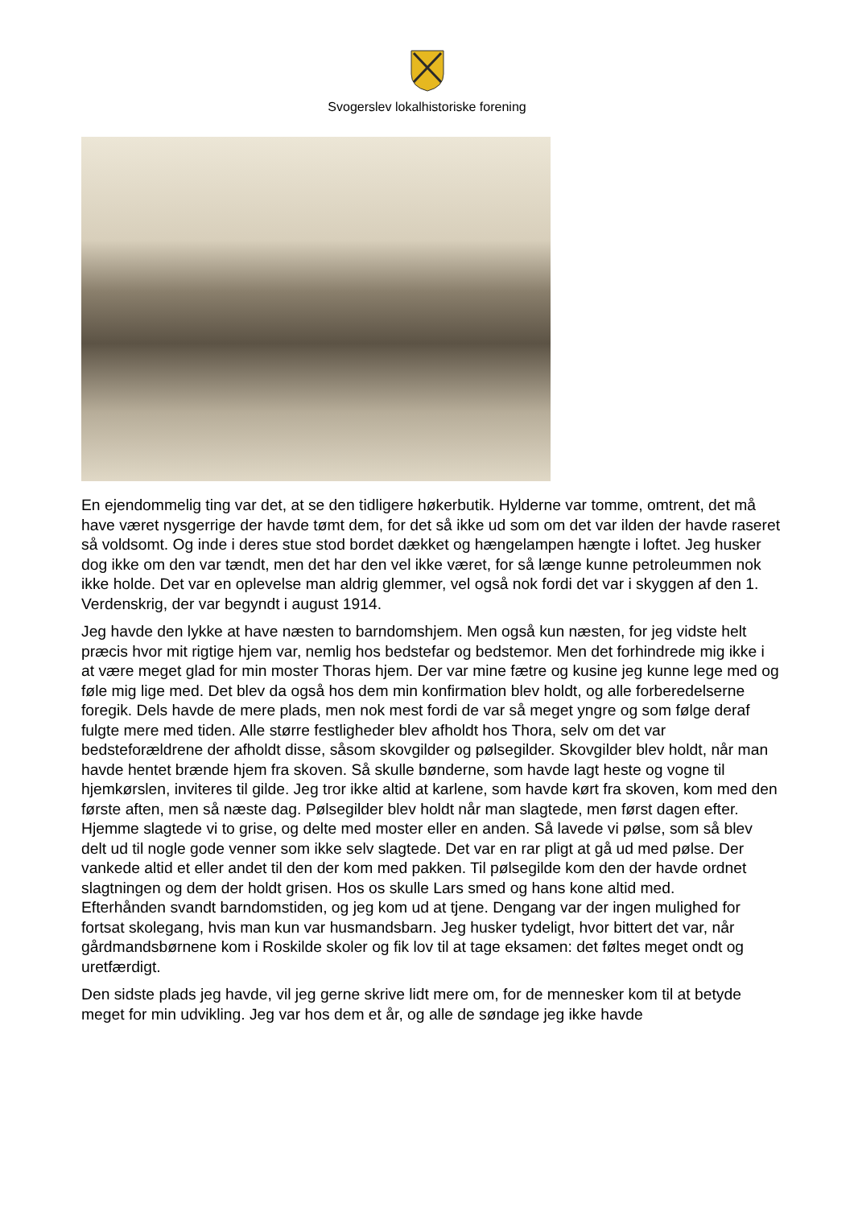Svogerslev lokalhistoriske forening
En ejendommelig ting var det, at se den tidligere høkerbutik. Hylderne var tomme, omtrent, det må have været nysgerrige der havde tømt dem, for det så ikke ud som om det var ilden der havde raseret så voldsomt. Og inde i deres stue stod bordet dækket og hængelampen hængte i loftet. Jeg husker dog ikke om den var tændt, men det har den vel ikke været, for så længe kunne petroleummen nok ikke holde. Det var en oplevelse man aldrig glemmer, vel også nok fordi det var i skyggen af den 1. Verdenskrig, der var begyndt i august 1914.
Jeg havde den lykke at have næsten to barndomshjem. Men også kun næsten, for jeg vidste helt præcis hvor mit rigtige hjem var, nemlig hos bedstefar og bedstemor. Men det forhindrede mig ikke i at være meget glad for min moster Thoras hjem. Der var mine fætre og kusine jeg kunne lege med og føle mig lige med. Det blev da også hos dem min konfirmation blev holdt, og alle forberedelserne foregik. Dels havde de mere plads, men nok mest fordi de var så meget yngre og som følge deraf fulgte mere med tiden. Alle større festligheder blev afholdt hos Thora, selv om det var bedsteforældrene der afholdt disse, såsom skovgilder og pølsegilder. Skovgilder blev holdt, når man havde hentet brænde hjem fra skoven. Så skulle bønderne, som havde lagt heste og vogne til hjemkørslen, inviteres til gilde. Jeg tror ikke altid at karlene, som havde kørt fra skoven, kom med den første aften, men så næste dag. Pølsegilder blev holdt når man slagtede, men først dagen efter. Hjemme slagtede vi to grise, og delte med moster eller en anden. Så lavede vi pølse, som så blev delt ud til nogle gode venner som ikke selv slagtede. Det var en rar pligt at gå ud med pølse. Der vankede altid et eller andet til den der kom med pakken. Til pølsegilde kom den der havde ordnet slagtningen og dem der holdt grisen. Hos os skulle Lars smed og hans kone altid med.
Efterhånden svandt barndomstiden, og jeg kom ud at tjene. Dengang var der ingen mulighed for fortsat skolegang, hvis man kun var husmandsbarn. Jeg husker tydeligt, hvor bittert det var, når gårdmandsbørnene kom i Roskilde skoler og fik lov til at tage eksamen: det føltes meget ondt og uretfærdigt.
Den sidste plads jeg havde, vil jeg gerne skrive lidt mere om, for de mennesker kom til at betyde meget for min udvikling. Jeg var hos dem et år, og alle de søndage jeg ikke havde